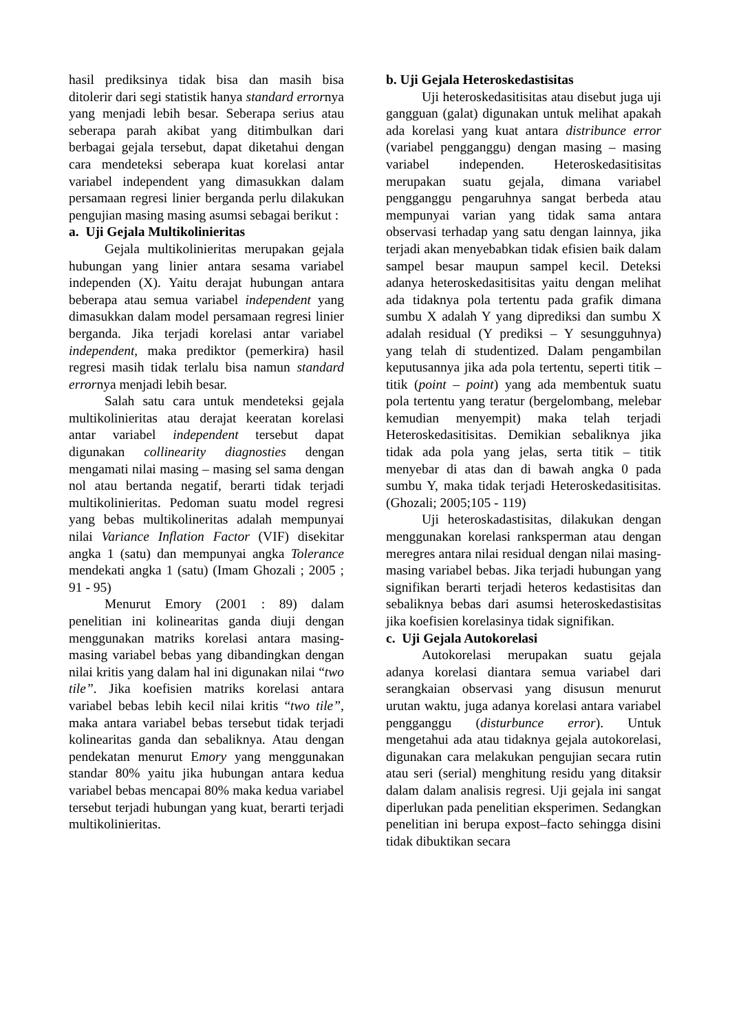hasil prediksinya tidak bisa dan masih bisa ditolerir dari segi statistik hanya standard errornya yang menjadi lebih besar. Seberapa serius atau seberapa parah akibat yang ditimbulkan dari berbagai gejala tersebut, dapat diketahui dengan cara mendeteksi seberapa kuat korelasi antar variabel independent yang dimasukkan dalam persamaan regresi linier berganda perlu dilakukan pengujian masing masing asumsi sebagai berikut :
a. Uji Gejala Multikolinieritas
Gejala multikolinieritas merupakan gejala hubungan yang linier antara sesama variabel independen (X). Yaitu derajat hubungan antara beberapa atau semua variabel independent yang dimasukkan dalam model persamaan regresi linier berganda. Jika terjadi korelasi antar variabel independent, maka prediktor (pemerkira) hasil regresi masih tidak terlalu bisa namun standard errornya menjadi lebih besar.
Salah satu cara untuk mendeteksi gejala multikolinieritas atau derajat keeratan korelasi antar variabel independent tersebut dapat digunakan collinearity diagnosties dengan mengamati nilai masing – masing sel sama dengan nol atau bertanda negatif, berarti tidak terjadi multikolinieritas. Pedoman suatu model regresi yang bebas multikolineritas adalah mempunyai nilai Variance Inflation Factor (VIF) disekitar angka 1 (satu) dan mempunyai angka Tolerance mendekati angka 1 (satu) (Imam Ghozali ; 2005 ; 91 - 95)
Menurut Emory (2001 : 89) dalam penelitian ini kolinearitas ganda diuji dengan menggunakan matriks korelasi antara masing-masing variabel bebas yang dibandingkan dengan nilai kritis yang dalam hal ini digunakan nilai “two tile”. Jika koefisien matriks korelasi antara variabel bebas lebih kecil nilai kritis “two tile”, maka antara variabel bebas tersebut tidak terjadi kolinearitas ganda dan sebaliknya. Atau dengan pendekatan menurut Emory yang menggunakan standar 80% yaitu jika hubungan antara kedua variabel bebas mencapai 80% maka kedua variabel tersebut terjadi hubungan yang kuat, berarti terjadi multikolinieritas.
b. Uji Gejala Heteroskedastisitas
Uji heteroskedasitisitas atau disebut juga uji gangguan (galat) digunakan untuk melihat apakah ada korelasi yang kuat antara distribunce error (variabel pengganggu) dengan masing – masing variabel independen. Heteroskedasitisitas merupakan suatu gejala, dimana variabel pengganggu pengaruhnya sangat berbeda atau mempunyai varian yang tidak sama antara observasi terhadap yang satu dengan lainnya, jika terjadi akan menyebabkan tidak efisien baik dalam sampel besar maupun sampel kecil. Deteksi adanya heteroskedasitisitas yaitu dengan melihat ada tidaknya pola tertentu pada grafik dimana sumbu X adalah Y yang diprediksi dan sumbu X adalah residual (Y prediksi – Y sesungguhnya) yang telah di studentized. Dalam pengambilan keputusannya jika ada pola tertentu, seperti titik – titik (point – point) yang ada membentuk suatu pola tertentu yang teratur (bergelombang, melebar kemudian menyempit) maka telah terjadi Heteroskedasitisitas. Demikian sebaliknya jika tidak ada pola yang jelas, serta titik – titik menyebar di atas dan di bawah angka 0 pada sumbu Y, maka tidak terjadi Heteroskedasitisitas. (Ghozali; 2005;105 - 119)
Uji heteroskadastisitas, dilakukan dengan menggunakan korelasi ranksperman atau dengan meregres antara nilai residual dengan nilai masing-masing variabel bebas. Jika terjadi hubungan yang signifikan berarti terjadi heteros kedastisitas dan sebaliknya bebas dari asumsi heteroskedastisitas jika koefisien korelasinya tidak signifikan.
c. Uji Gejala Autokorelasi
Autokorelasi merupakan suatu gejala adanya korelasi diantara semua variabel dari serangkaian observasi yang disusun menurut urutan waktu, juga adanya korelasi antara variabel pengganggu (disturbunce error). Untuk mengetahui ada atau tidaknya gejala autokorelasi, digunakan cara melakukan pengujian secara rutin atau seri (serial) menghitung residu yang ditaksir dalam dalam analisis regresi. Uji gejala ini sangat diperlukan pada penelitian eksperimen. Sedangkan penelitian ini berupa expost–facto sehingga disini tidak dibuktikan secara